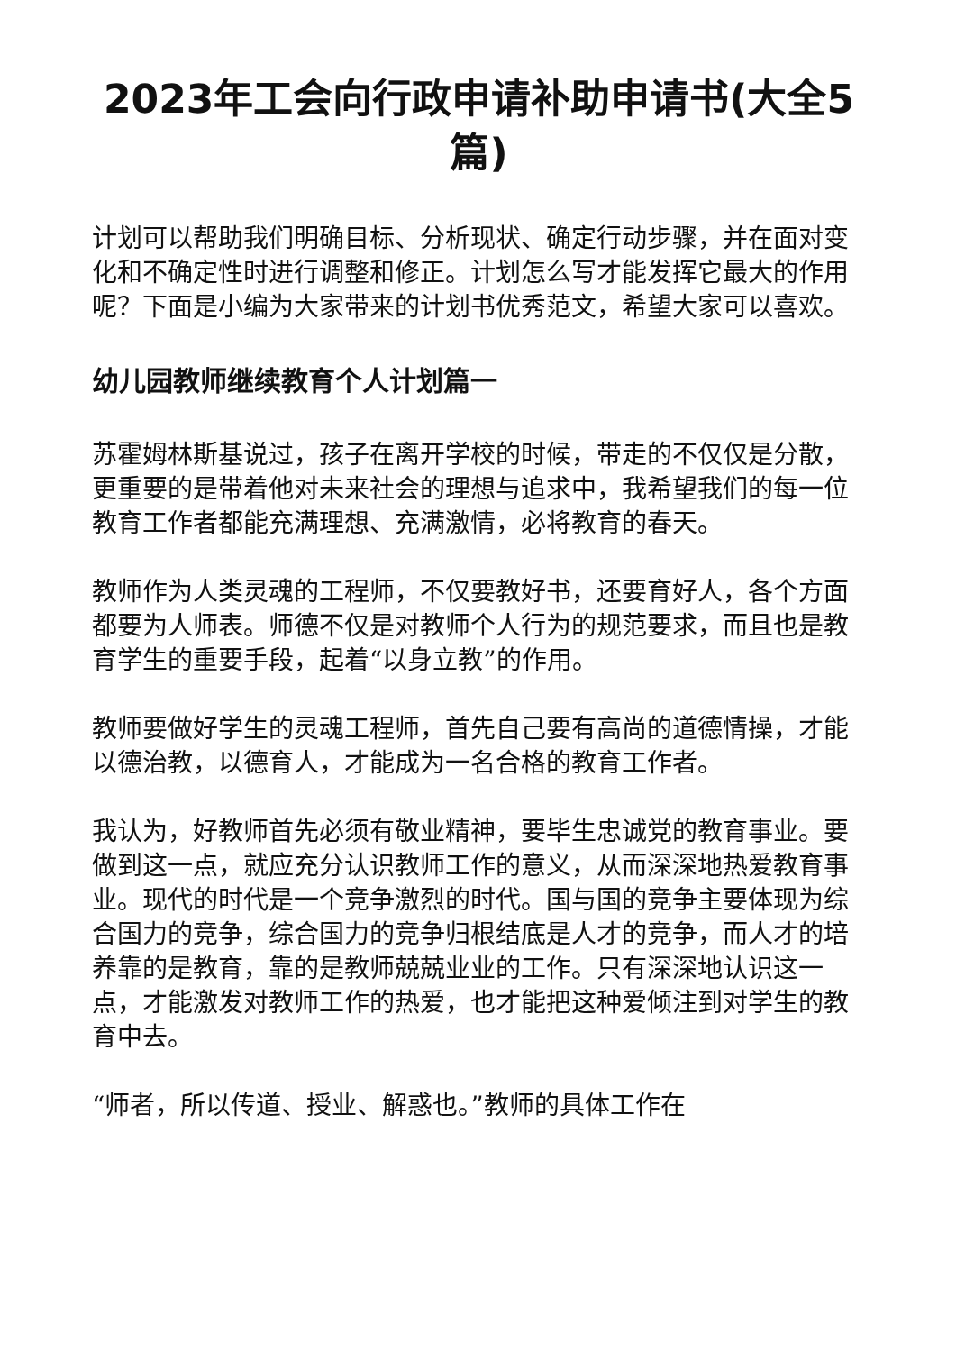2023年工会向行政申请补助申请书(大全5篇)
计划可以帮助我们明确目标、分析现状、确定行动步骤，并在面对变化和不确定性时进行调整和修正。计划怎么写才能发挥它最大的作用呢？下面是小编为大家带来的计划书优秀范文，希望大家可以喜欢。
幼儿园教师继续教育个人计划篇一
苏霍姆林斯基说过，孩子在离开学校的时候，带走的不仅仅是分散，更重要的是带着他对未来社会的理想与追求中，我希望我们的每一位教育工作者都能充满理想、充满激情，必将教育的春天。
教师作为人类灵魂的工程师，不仅要教好书，还要育好人，各个方面都要为人师表。师德不仅是对教师个人行为的规范要求，而且也是教育学生的重要手段，起着“以身立教”的作用。
教师要做好学生的灵魂工程师，首先自己要有高尚的道德情操，才能以德治教，以德育人，才能成为一名合格的教育工作者。
我认为，好教师首先必须有敬业精神，要毕生忠诚党的教育事业。要做到这一点，就应充分认识教师工作的意义，从而深深地热爱教育事业。现代的时代是一个竞争激烈的时代。国与国的竞争主要体现为综合国力的竞争，综合国力的竞争归根结底是人才的竞争，而人才的培养靠的是教育，靠的是教师兢兢业业的工作。只有深深地认识这一点，才能激发对教师工作的热爱，也才能把这种爱倾注到对学生的教育中去。
“师者，所以传道、授业、解惑也。”教师的具体工作在